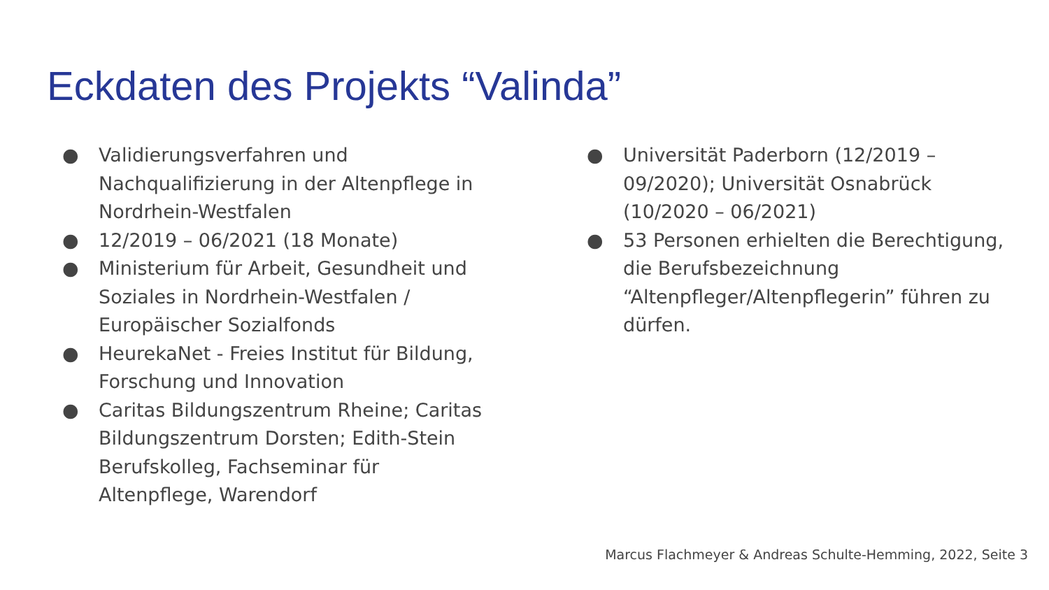Eckdaten des Projekts “Valinda”
● Validierungsverfahren und Nachqualifizierung in der Altenpflege in Nordrhein-Westfalen
● 12/2019 – 06/2021 (18 Monate)
● Ministerium für Arbeit, Gesundheit und Soziales in Nordrhein-Westfalen / Europäischer Sozialfonds
● HeurekaNet - Freies Institut für Bildung, Forschung und Innovation
● Caritas Bildungszentrum Rheine; Caritas Bildungszentrum Dorsten; Edith-Stein Berufskolleg, Fachseminar für Altenpflege, Warendorf
● Universität Paderborn (12/2019 – 09/2020); Universität Osnabrück (10/2020 – 06/2021)
● 53 Personen erhielten die Berechtigung, die Berufsbezeichnung “Altenpfleger/Altenpflegerin” führen zu dürfen.
Marcus Flachmeyer & Andreas Schulte-Hemming, 2022, Seite 3